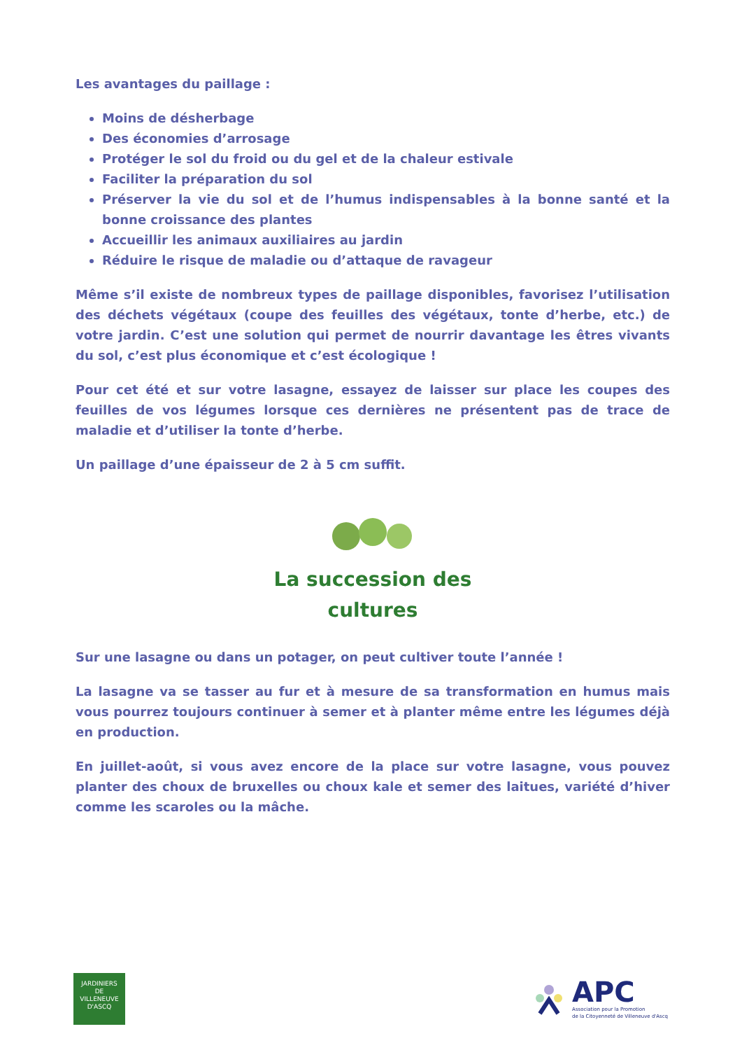Les avantages du paillage :
Moins de désherbage
Des économies d’arrosage
Protéger le sol du froid ou du gel et de la chaleur estivale
Faciliter la préparation du sol
Préserver la vie du sol et de l’humus indispensables à la bonne santé et la bonne croissance des plantes
Accueillir les animaux auxiliaires au jardin
Réduire le risque de maladie ou d’attaque de ravageur
Même s’il existe de nombreux types de paillage disponibles, favorisez l’utilisation des déchets végétaux (coupe des feuilles des végétaux, tonte d’herbe, etc.) de votre jardin. C’est une solution qui permet de nourrir davantage les êtres vivants du sol, c’est plus économique et c’est écologique !
Pour cet été et sur votre lasagne, essayez de laisser sur place les coupes des feuilles de vos légumes lorsque ces dernières ne présentent pas de trace de maladie et d’utiliser la tonte d’herbe.
Un paillage d’une épaisseur de 2 à 5 cm suffit.
La succession des
cultures
Sur une lasagne ou dans un potager, on peut cultiver toute l’année !
La lasagne va se tasser au fur et à mesure de sa transformation en humus mais vous pourrez toujours continuer à semer et à planter même entre les légumes déjà en production.
En juillet-août, si vous avez encore de la place sur votre lasagne, vous pouvez planter des choux de bruxelles ou choux kale et semer des laitues, variété d’hiver comme les scaroles ou la mâche.
JARDINIERS
DE
VILLENEUVE D'ASCQ
APC
Association pour la Promotion
de la Citoyenneté de Villeneuve d'Ascq